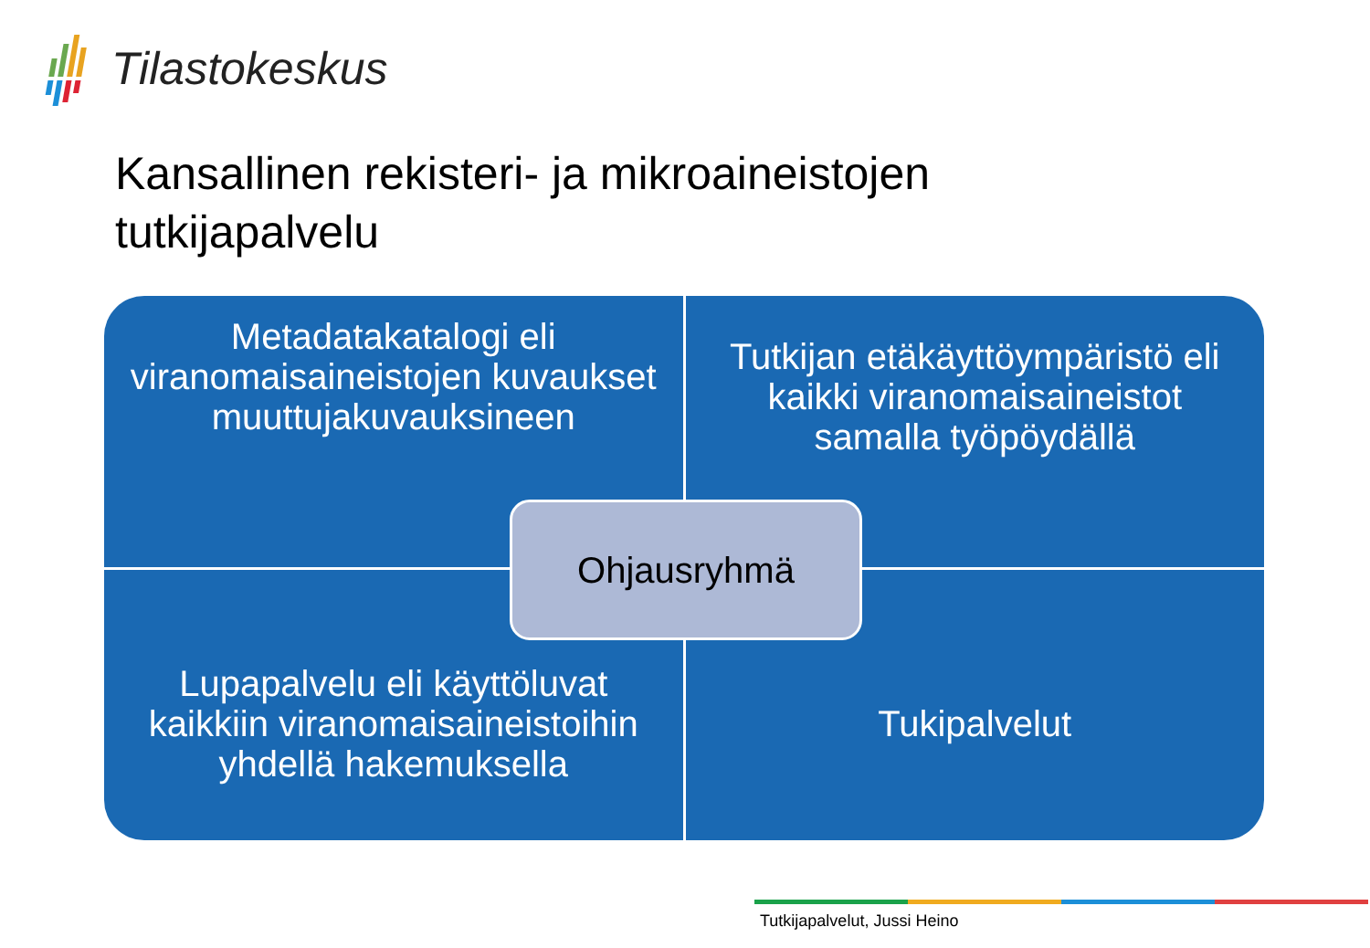Tilastokeskus
Kansallinen rekisteri- ja mikroaineistojen
tutkijapalvelu
Metadatakatalogi eli viranomaisaineistojen kuvaukset muuttujakuvauksineen
Tutkijan etäkäyttöympäristö eli kaikki viranomaisaineistot samalla työpöydällä
Lupapalvelu eli käyttöluvat kaikkiin viranomaisaineistoihin yhdellä hakemuksella
Tukipalvelut
Ohjausryhmä
Tutkijapalvelut, Jussi Heino